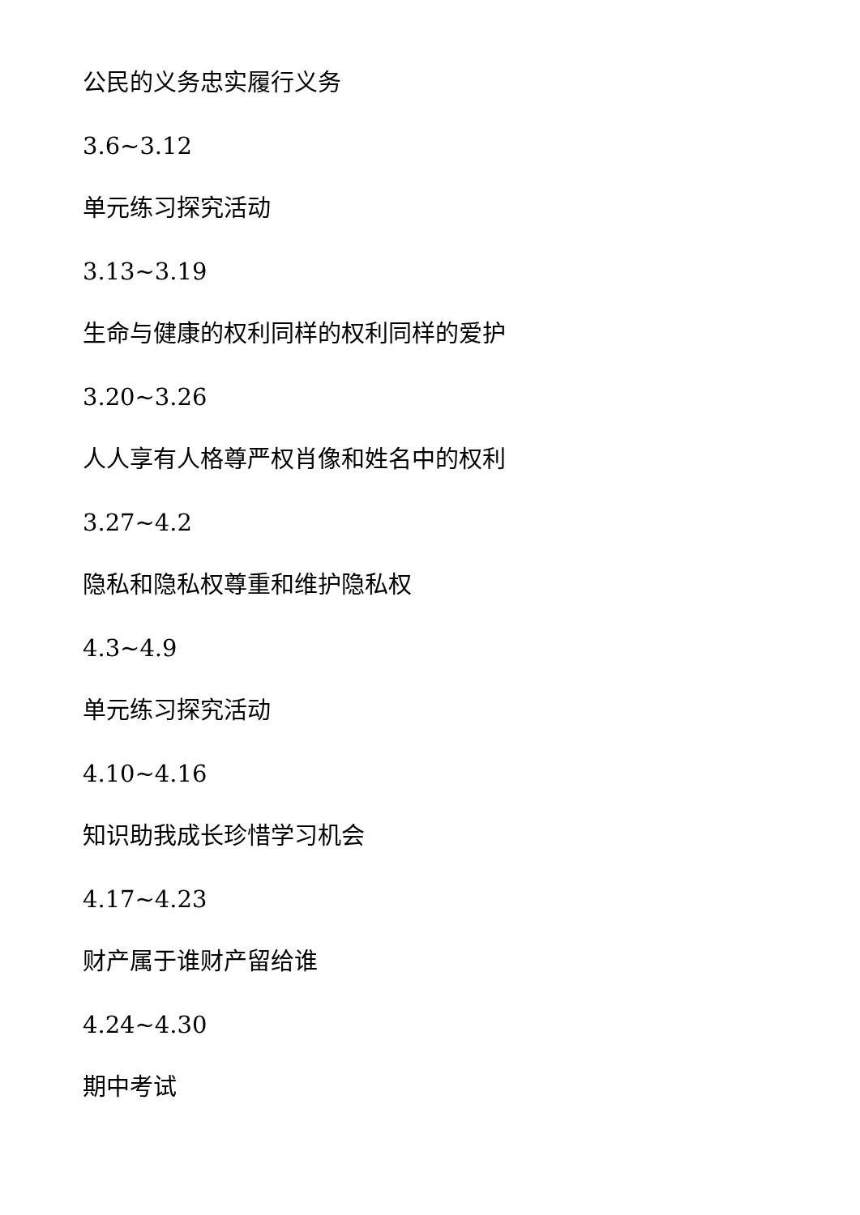公民的义务忠实履行义务
3.6~3.12
单元练习探究活动
3.13~3.19
生命与健康的权利同样的权利同样的爱护
3.20~3.26
人人享有人格尊严权肖像和姓名中的权利
3.27~4.2
隐私和隐私权尊重和维护隐私权
4.3~4.9
单元练习探究活动
4.10~4.16
知识助我成长珍惜学习机会
4.17~4.23
财产属于谁财产留给谁
4.24~4.30
期中考试